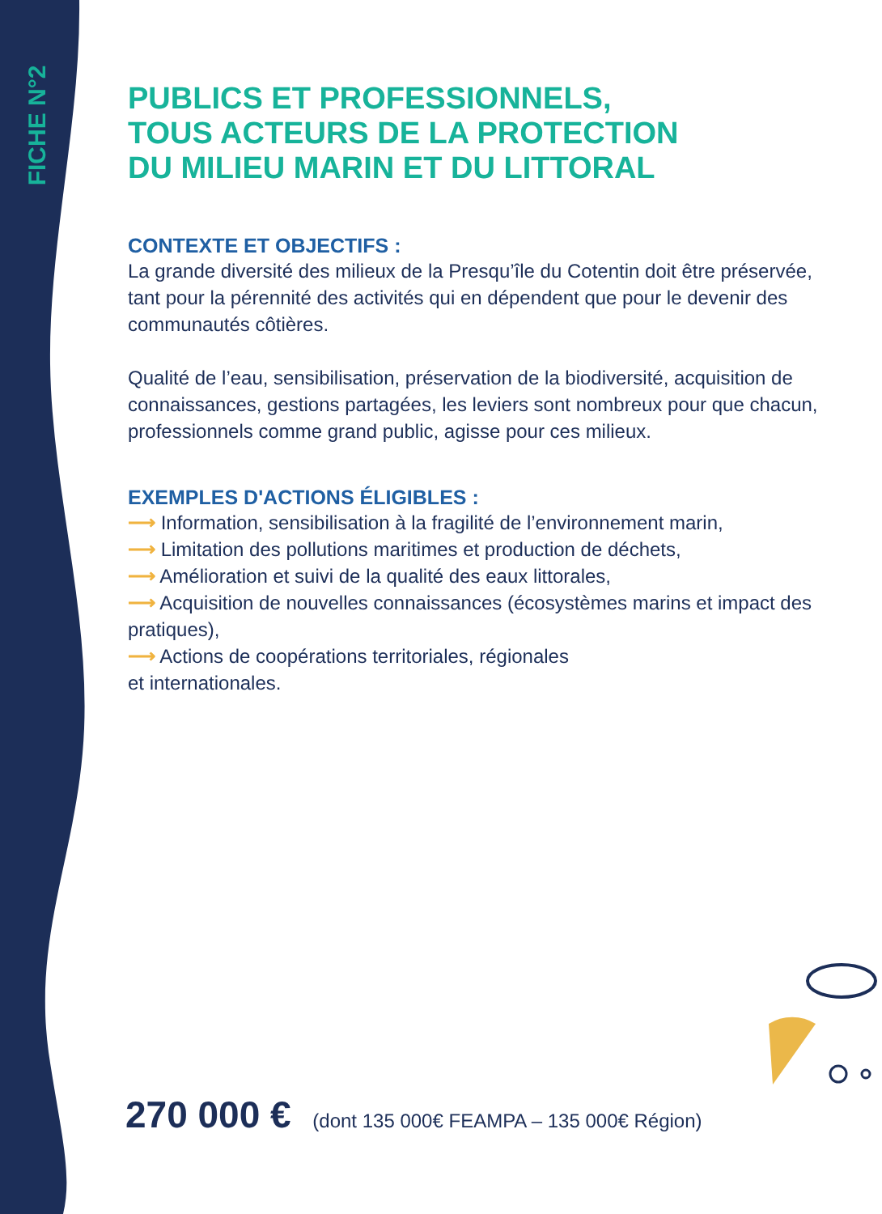FICHE N°2
PUBLICS ET PROFESSIONNELS,
TOUS ACTEURS DE LA PROTECTION
DU MILIEU MARIN ET DU LITTORAL
CONTEXTE ET OBJECTIFS :
La grande diversité des milieux de la Presqu’île du Cotentin doit être préservée, tant pour la pérennité des activités qui en dépendent que pour le devenir des communautés côtières.
Qualité de l’eau, sensibilisation, préservation de la biodiversité, acquisition de connaissances, gestions partagées, les leviers sont nombreux pour que chacun, professionnels comme grand public, agisse pour ces milieux.
EXEMPLES D'ACTIONS ÉLIGIBLES :
⟶ Information, sensibilisation à la fragilité de l’environnement marin,
⟶ Limitation des pollutions maritimes et production de déchets,
⟶ Amélioration et suivi de la qualité des eaux littorales,
⟶ Acquisition de nouvelles connaissances (écosystèmes marins et impact des pratiques),
⟶ Actions de coopérations territoriales, régionales
et internationales.
270 000 € (dont 135 000€ FEAMPA – 135 000€ Région)